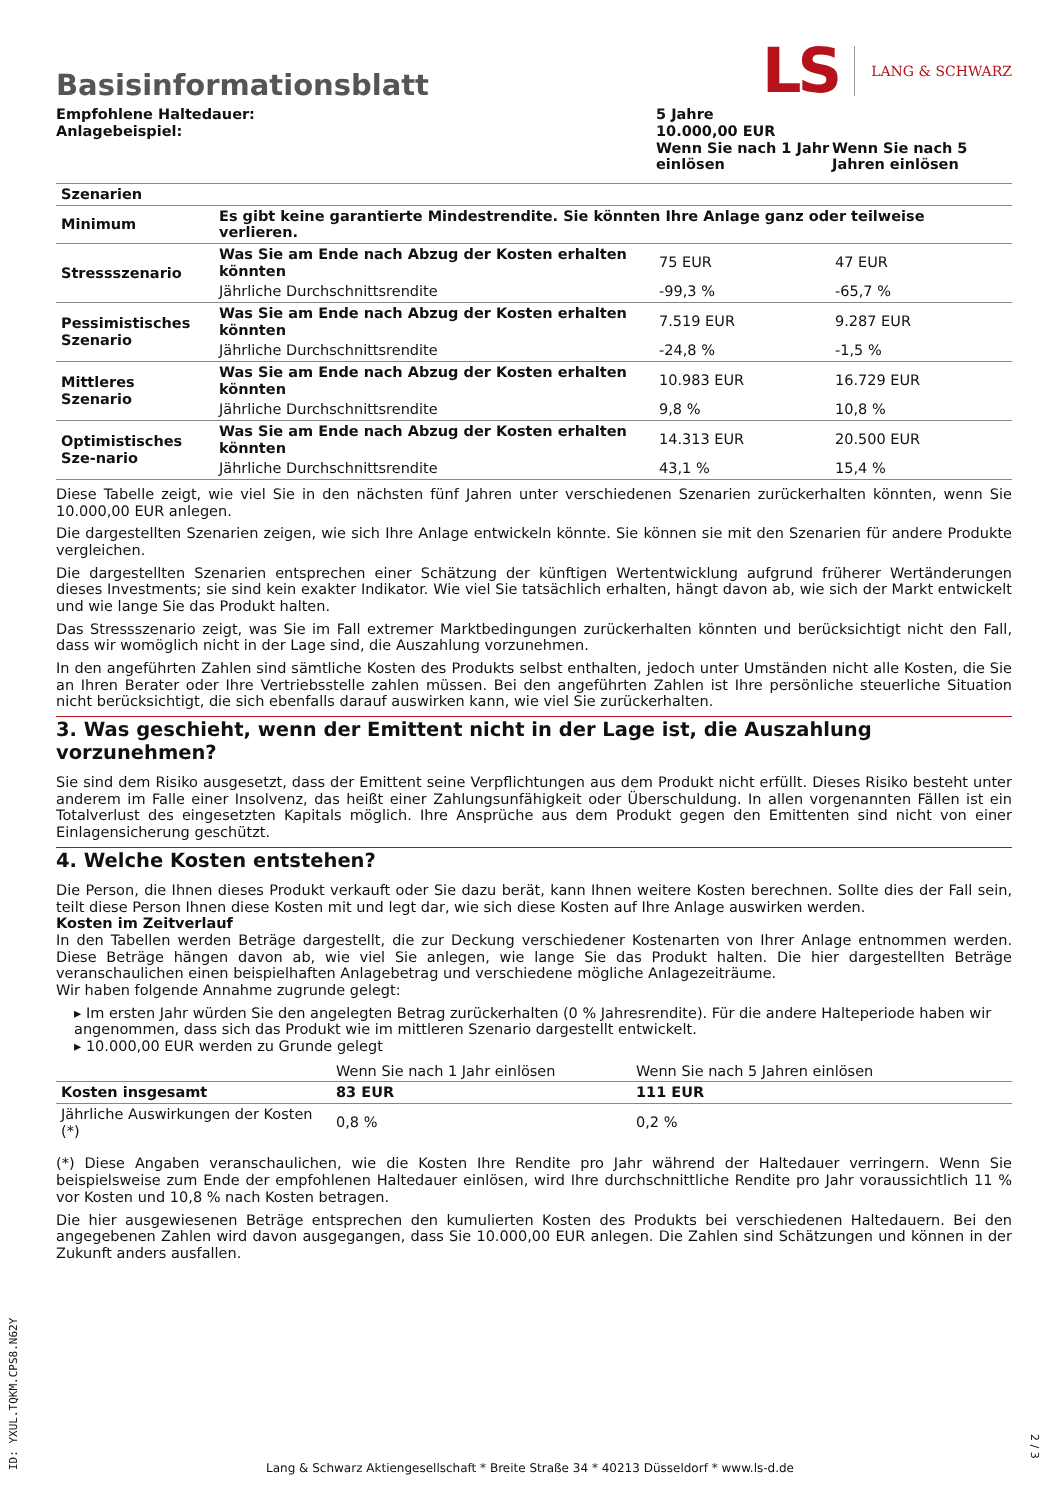Basisinformationsblatt
LS LANG & SCHWARZ
| Empfohlene Haltedauer: Anlagebeispiel: | 5 Jahre 10.000,00 EUR | |
| | Wenn Sie nach 1 Jahr einlösen | Wenn Sie nach 5 Jahren einlösen |
| Szenarien | | | |
| Minimum | Es gibt keine garantierte Mindestrendite. Sie könnten Ihre Anlage ganz oder teilweise verlieren. | | |
| Stressszenario | Was Sie am Ende nach Abzug der Kosten erhalten könnten | 75 EUR | 47 EUR |
| | Jährliche Durchschnittsrendite | -99,3 % | -65,7 % |
| Pessimistisches Szenario | Was Sie am Ende nach Abzug der Kosten erhalten könnten | 7.519 EUR | 9.287 EUR |
| | Jährliche Durchschnittsrendite | -24,8 % | -1,5 % |
| Mittleres Szenario | Was Sie am Ende nach Abzug der Kosten erhalten könnten | 10.983 EUR | 16.729 EUR |
| | Jährliche Durchschnittsrendite | 9,8 % | 10,8 % |
| Optimistisches Sze-nario | Was Sie am Ende nach Abzug der Kosten erhalten könnten | 14.313 EUR | 20.500 EUR |
| | Jährliche Durchschnittsrendite | 43,1 % | 15,4 % |
Diese Tabelle zeigt, wie viel Sie in den nächsten fünf Jahren unter verschiedenen Szenarien zurückerhalten könnten, wenn Sie 10.000,00 EUR anlegen.
Die dargestellten Szenarien zeigen, wie sich Ihre Anlage entwickeln könnte. Sie können sie mit den Szenarien für andere Produkte vergleichen.
Die dargestellten Szenarien entsprechen einer Schätzung der künftigen Wertentwicklung aufgrund früherer Wertänderungen dieses Investments; sie sind kein exakter Indikator. Wie viel Sie tatsächlich erhalten, hängt davon ab, wie sich der Markt entwickelt und wie lange Sie das Produkt halten.
Das Stressszenario zeigt, was Sie im Fall extremer Marktbedingungen zurückerhalten könnten und berücksichtigt nicht den Fall, dass wir womöglich nicht in der Lage sind, die Auszahlung vorzunehmen.
In den angeführten Zahlen sind sämtliche Kosten des Produkts selbst enthalten, jedoch unter Umständen nicht alle Kosten, die Sie an Ihren Berater oder Ihre Vertriebsstelle zahlen müssen. Bei den angeführten Zahlen ist Ihre persönliche steuerliche Situation nicht berücksichtigt, die sich ebenfalls darauf auswirken kann, wie viel Sie zurückerhalten.
3. Was geschieht, wenn der Emittent nicht in der Lage ist, die Auszahlung vorzunehmen?
Sie sind dem Risiko ausgesetzt, dass der Emittent seine Verpflichtungen aus dem Produkt nicht erfüllt. Dieses Risiko besteht unter anderem im Falle einer Insolvenz, das heißt einer Zahlungsunfähigkeit oder Überschuldung. In allen vorgenannten Fällen ist ein Totalverlust des eingesetzten Kapitals möglich. Ihre Ansprüche aus dem Produkt gegen den Emittenten sind nicht von einer Einlagensicherung geschützt.
4. Welche Kosten entstehen?
Die Person, die Ihnen dieses Produkt verkauft oder Sie dazu berät, kann Ihnen weitere Kosten berechnen. Sollte dies der Fall sein, teilt diese Person Ihnen diese Kosten mit und legt dar, wie sich diese Kosten auf Ihre Anlage auswirken werden.
Kosten im Zeitverlauf
In den Tabellen werden Beträge dargestellt, die zur Deckung verschiedener Kostenarten von Ihrer Anlage entnommen werden. Diese Beträge hängen davon ab, wie viel Sie anlegen, wie lange Sie das Produkt halten. Die hier dargestellten Beträge veranschaulichen einen beispielhaften Anlagebetrag und verschiedene mögliche Anlagezeiträume.
Wir haben folgende Annahme zugrunde gelegt:
▸ Im ersten Jahr würden Sie den angelegten Betrag zurückerhalten (0 % Jahresrendite). Für die andere Halteperiode haben wir angenommen, dass sich das Produkt wie im mittleren Szenario dargestellt entwickelt.
▸ 10.000,00 EUR werden zu Grunde gelegt
| | Wenn Sie nach 1 Jahr einlösen | Wenn Sie nach 5 Jahren einlösen |
| Kosten insgesamt | 83 EUR | 111 EUR |
| Jährliche Auswirkungen der Kosten (*) | 0,8 % | 0,2 % |
(*) Diese Angaben veranschaulichen, wie die Kosten Ihre Rendite pro Jahr während der Haltedauer verringern. Wenn Sie beispielsweise zum Ende der empfohlenen Haltedauer einlösen, wird Ihre durchschnittliche Rendite pro Jahr voraussichtlich 11 % vor Kosten und 10,8 % nach Kosten betragen.
Die hier ausgewiesenen Beträge entsprechen den kumulierten Kosten des Produkts bei verschiedenen Haltedauern. Bei den angegebenen Zahlen wird davon ausgegangen, dass Sie 10.000,00 EUR anlegen. Die Zahlen sind Schätzungen und können in der Zukunft anders ausfallen.
ID: YXUL.TQKM.CPS8.N62Y
Lang & Schwarz Aktiengesellschaft * Breite Straße 34 * 40213 Düsseldorf * www.ls-d.de
2 / 3